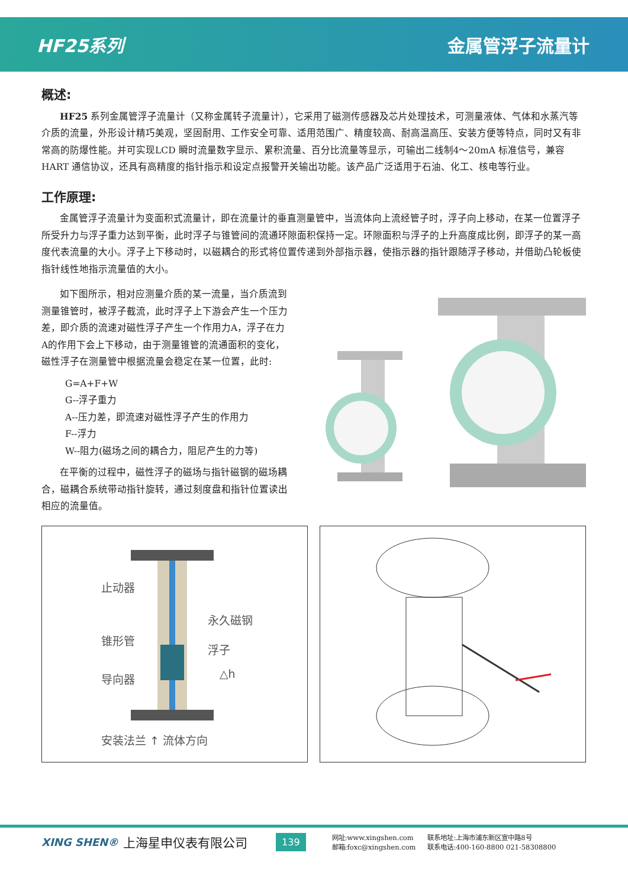HF25系列 金属管浮子流量计
概述:
HF25 系列金属管浮子流量计（又称金属转子流量计），它采用了磁测传感器及芯片处理技术，可测量液体、气体和水蒸汽等介质的流量，外形设计精巧美观，坚固耐用、工作安全可靠、适用范围广、精度较高、耐高温高压、安装方便等特点，同时又有非常高的防爆性能。并可实现LCD 瞬时流量数字显示、累积流量、百分比流量等显示，可输出二线制4～20mA 标准信号，兼容HART 通信协议，还具有高精度的指针指示和设定点报警开关输出功能。该产品广泛适用于石油、化工、核电等行业。
工作原理:
金属管浮子流量计为变面积式流量计，即在流量计的垂直测量管中，当流体向上流经管子时，浮子向上移动，在某一位置浮子所受升力与浮子重力达到平衡，此时浮子与锥管间的流通环隙面积保持一定。环隙面积与浮子的上升高度成比例，即浮子的某一高度代表流量的大小。浮子上下移动时，以磁耦合的形式将位置传递到外部指示器，使指示器的指针跟随浮子移动，并借助凸轮板使指针线性地指示流量值的大小。
如下图所示，相对应测量介质的某一流量，当介质流到测量锥管时，被浮子截流，此时浮子上下游会产生一个压力差，即介质的流速对磁性浮子产生一个作用力A，浮子在力A的作用下会上下移动，由于测量锥管的流通面积的变化，磁性浮子在测量管中根据流量会稳定在某一位置，此时:
G=A+F+W
G--浮子重力
A--压力差，即流速对磁性浮子产生的作用力
F--浮力
W--阻力(磁场之间的耦合力，阻尼产生的力等)
在平衡的过程中，磁性浮子的磁场与指针磁钢的磁场耦合，磁耦合系统带动指针旋转，通过刻度盘和指针位置读出相应的流量值。
止动器
永久磁钢
锥形管
浮子
△h
导向器
安装法兰 ↑ 流体方向
XING SHEN®
上海星申仪表有限公司
139
网址:www.xingshen.com
邮箱:foxc@xingshen.com
联系地址:上海市浦东新区宣中路8号
联系电话:400-160-8800 021-58308800